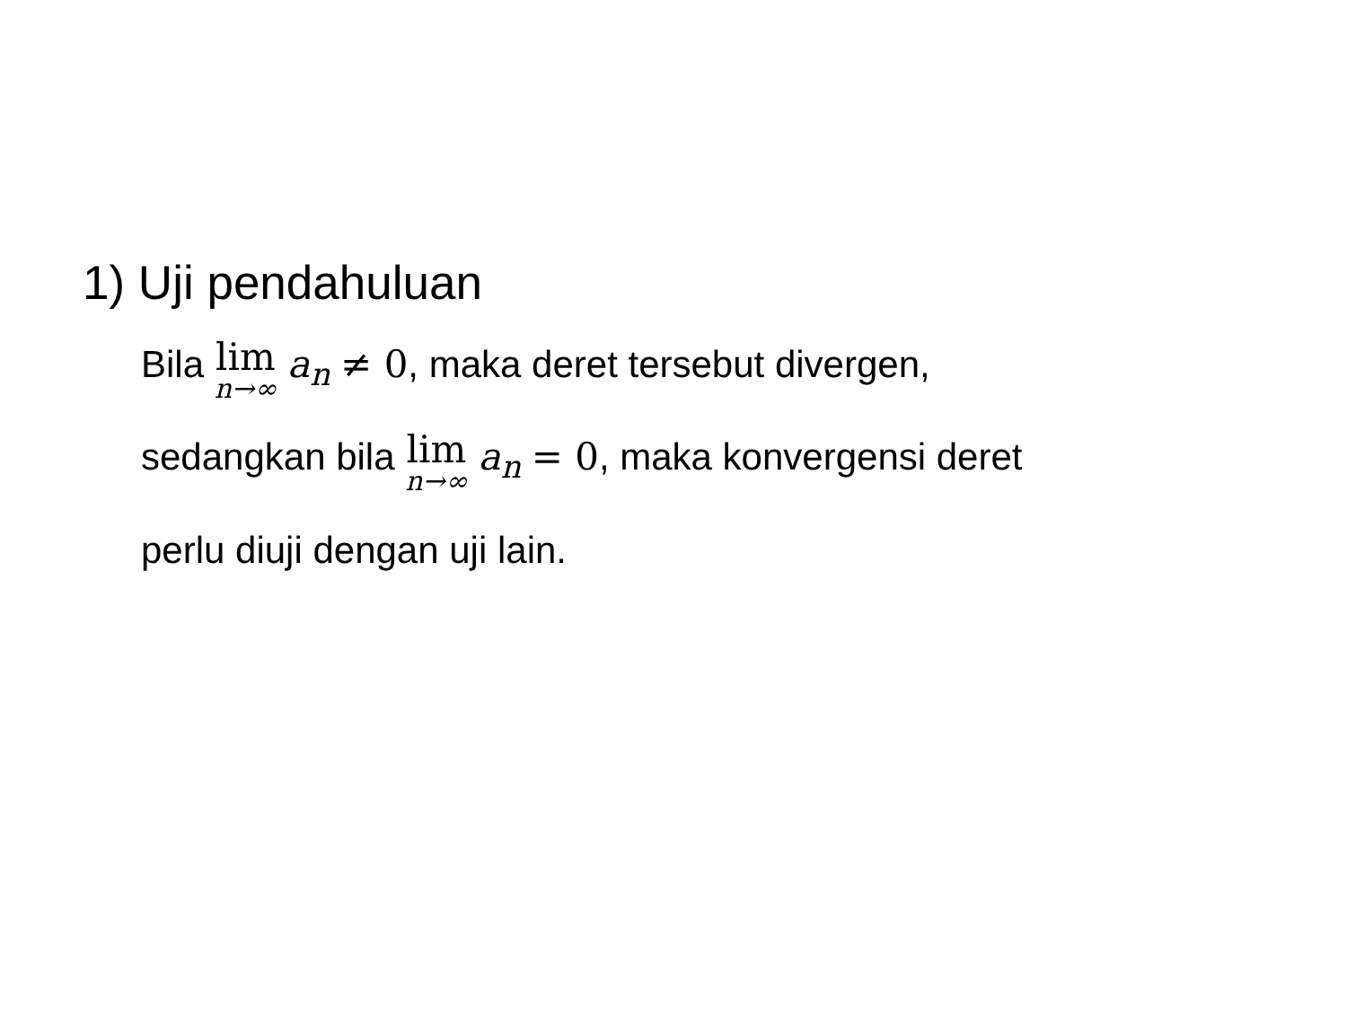1) Uji pendahuluan
Bila lim n→∞ a<sub>n</sub> ≠ 0, maka deret tersebut divergen,
sedangkan bila lim n→∞ a<sub>n</sub> = 0, maka konvergensi deret
perlu diuji dengan uji lain.